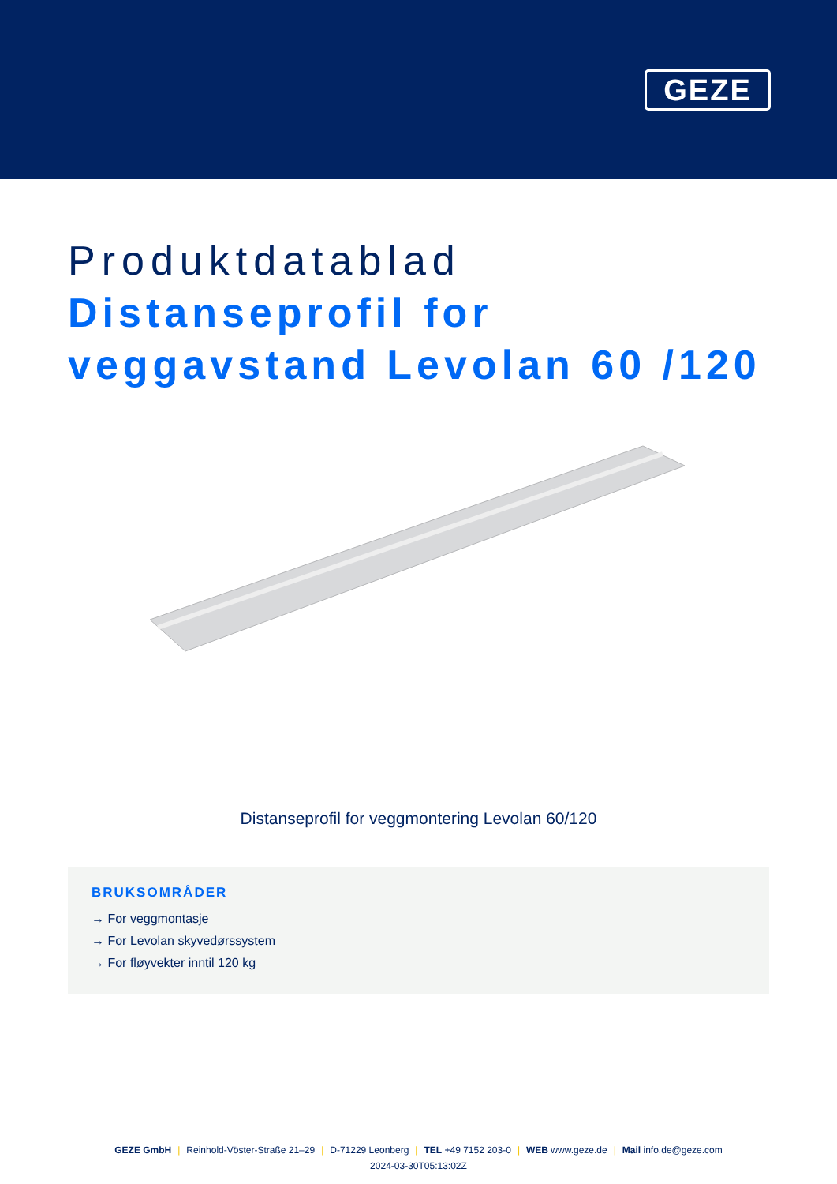GEZE
Produktdatablad
Distanseprofil for
veggavstand Levolan 60 /120
Distanseprofil for veggmontering Levolan 60/120
BRUKSOMRÅDER
→ For veggmontasje
→ For Levolan skyvedørssystem
→ For fløyvekter inntil 120 kg
GEZE GmbH | Reinhold-Vöster-Straße 21–29 | D-71229 Leonberg | TEL +49 7152 203-0 | WEB www.geze.de | Mail info.de@geze.com
2024-03-30T05:13:02Z